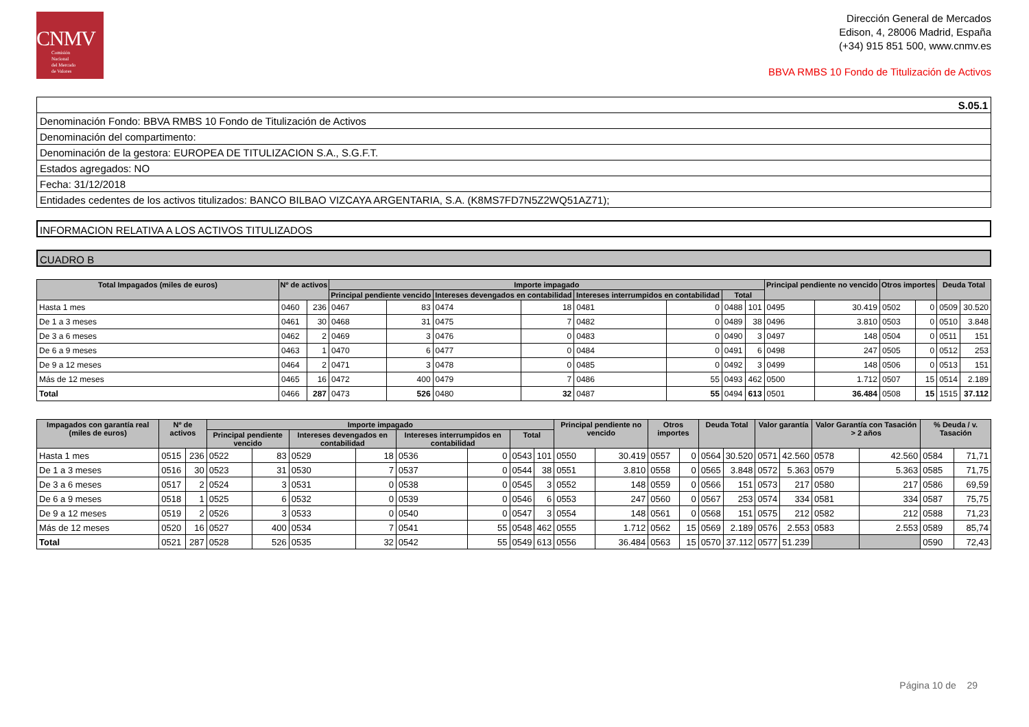CNMV
Comisión
Nacional
del Mercado
de Valores
Dirección General de Mercados
Edison, 4, 28006 Madrid, España
(+34) 915 851 500, www.cnmv.es
BBVA RMBS 10 Fondo de Titulización de Activos
S.05.1
Denominación Fondo: BBVA RMBS 10 Fondo de Titulización de Activos
Denominación del compartimento:
Denominación de la gestora: EUROPEA DE TITULIZACION S.A., S.G.F.T.
Estados agregados: NO
Fecha: 31/12/2018
Entidades cedentes de los activos titulizados: BANCO BILBAO VIZCAYA ARGENTARIA, S.A. (K8MS7FD7N5Z2WQ51AZ71);
INFORMACION RELATIVA A LOS ACTIVOS TITULIZADOS
CUADRO B
| Total Impagados (miles de euros) | Nº de activos | | Importe impagado | | | | | | | | Principal pendiente no vencido | | Otros importes | | Deuda Total | |
| --- | --- | --- | --- | --- | --- | --- | --- | --- | --- | --- | --- | --- | --- | --- | --- | --- |
| | | | Principal pendiente vencido | | Intereses devengados en contabilidad | | Intereses interrumpidos en contabilidad | | Total | | | | | | | |
| Hasta 1 mes | 0460 | 236 | 0467 | 83 | 0474 | 18 | 0481 | 0 | 0488 | 101 | 0495 | 30.419 | 0502 | 0 | 0509 | 30.520 |
| De 1 a 3 meses | 0461 | 30 | 0468 | 31 | 0475 | 7 | 0482 | 0 | 0489 | 38 | 0496 | 3.810 | 0503 | 0 | 0510 | 3.848 |
| De 3 a 6 meses | 0462 | 2 | 0469 | 3 | 0476 | 0 | 0483 | 0 | 0490 | 3 | 0497 | 148 | 0504 | 0 | 0511 | 151 |
| De 6 a 9 meses | 0463 | 1 | 0470 | 6 | 0477 | 0 | 0484 | 0 | 0491 | 6 | 0498 | 247 | 0505 | 0 | 0512 | 253 |
| De 9 a 12 meses | 0464 | 2 | 0471 | 3 | 0478 | 0 | 0485 | 0 | 0492 | 3 | 0499 | 148 | 0506 | 0 | 0513 | 151 |
| Más de 12 meses | 0465 | 16 | 0472 | 400 | 0479 | 7 | 0486 | 55 | 0493 | 462 | 0500 | 1.712 | 0507 | 15 | 0514 | 2.189 |
| Total | 0466 | 287 | 0473 | 526 | 0480 | 32 | 0487 | 55 | 0494 | 613 | 0501 | 36.484 | 0508 | 15 | 1515 | 37.112 |
| Impagados con garantía real (miles de euros) | Nº de activos | | Importe impagado | | | | | | | | Principal pendiente no vencido | | Otros importes | | Deuda Total | | Valor garantía | | Valor Garantía con Tasación > 2 años | | % Deuda / v. Tasación | |
| --- | --- | --- | --- | --- | --- | --- | --- | --- | --- | --- | --- | --- | --- | --- | --- | --- | --- | --- | --- | --- | --- | --- |
| | | | Principal pendiente vencido | | Intereses devengados en contabilidad | | Intereses interrumpidos en contabilidad | | Total | | | | | | | | | | | | | |
| Hasta 1 mes | 0515 | 236 | 0522 | 83 | 0529 | 18 | 0536 | 0 | 0543 | 101 | 0550 | 30.419 | 0557 | 0 | 0564 | 30.520 | 0571 | 42.560 | 0578 | 42.560 | 0584 | 71,71 |
| De 1 a 3 meses | 0516 | 30 | 0523 | 31 | 0530 | 7 | 0537 | 0 | 0544 | 38 | 0551 | 3.810 | 0558 | 0 | 0565 | 3.848 | 0572 | 5.363 | 0579 | 5.363 | 0585 | 71,75 |
| De 3 a 6 meses | 0517 | 2 | 0524 | 3 | 0531 | 0 | 0538 | 0 | 0545 | 3 | 0552 | 148 | 0559 | 0 | 0566 | 151 | 0573 | 217 | 0580 | 217 | 0586 | 69,59 |
| De 6 a 9 meses | 0518 | 1 | 0525 | 6 | 0532 | 0 | 0539 | 0 | 0546 | 6 | 0553 | 247 | 0560 | 0 | 0567 | 253 | 0574 | 334 | 0581 | 334 | 0587 | 75,75 |
| De 9 a 12 meses | 0519 | 2 | 0526 | 3 | 0533 | 0 | 0540 | 0 | 0547 | 3 | 0554 | 148 | 0561 | 0 | 0568 | 151 | 0575 | 212 | 0582 | 212 | 0588 | 71,23 |
| Más de 12 meses | 0520 | 16 | 0527 | 400 | 0534 | 7 | 0541 | 55 | 0548 | 462 | 0555 | 1.712 | 0562 | 15 | 0569 | 2.189 | 0576 | 2.553 | 0583 | 2.553 | 0589 | 85,74 |
| Total | 0521 | 287 | 0528 | 526 | 0535 | 32 | 0542 | 55 | 0549 | 613 | 0556 | 36.484 | 0563 | 15 | 0570 | 37.112 | 0577 | 51.239 | | | 0590 | 72,43 |
Página 10 de 29